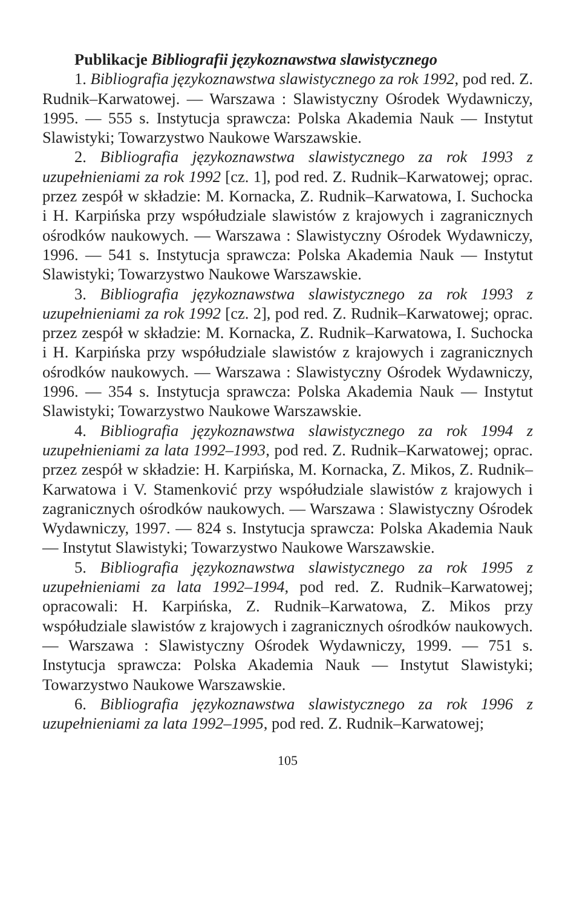Publikacje Bibliografii językoznawstwa slawistycznego
1. Bibliografia językoznawstwa slawistycznego za rok 1992, pod red. Z. Rudnik–Karwatowej. — Warszawa : Slawistyczny Ośrodek Wydawniczy, 1995. — 555 s. Instytucja sprawcza: Polska Akademia Nauk — Instytut Slawistyki; Towarzystwo Naukowe Warszawskie.
2. Bibliografia językoznawstwa slawistycznego za rok 1993 z uzupełnieniami za rok 1992 [cz. 1], pod red. Z. Rudnik–Karwatowej; oprac. przez zespół w składzie: M. Kornacka, Z. Rudnik–Karwatowa, I. Suchocka i H. Karpińska przy współudziale slawistów z krajowych i zagranicznych ośrodków naukowych. — Warszawa : Slawistyczny Ośrodek Wydawniczy, 1996. — 541 s. Instytucja sprawcza: Polska Akademia Nauk — Instytut Slawistyki; Towarzystwo Naukowe Warszawskie.
3. Bibliografia językoznawstwa slawistycznego za rok 1993 z uzupełnieniami za rok 1992 [cz. 2], pod red. Z. Rudnik–Karwatowej; oprac. przez zespół w składzie: M. Kornacka, Z. Rudnik–Karwatowa, I. Suchocka i H. Karpińska przy współudziale slawistów z krajowych i zagranicznych ośrodków naukowych. — Warszawa : Slawistyczny Ośrodek Wydawniczy, 1996. — 354 s. Instytucja sprawcza: Polska Akademia Nauk — Instytut Slawistyki; Towarzystwo Naukowe Warszawskie.
4. Bibliografia językoznawstwa slawistycznego za rok 1994 z uzupełnieniami za lata 1992–1993, pod red. Z. Rudnik–Karwatowej; oprac. przez zespół w składzie: H. Karpińska, M. Kornacka, Z. Mikos, Z. Rudnik–Karwatowa i V. Stamenković przy współudziale slawistów z krajowych i zagranicznych ośrodków naukowych. — Warszawa : Slawistyczny Ośrodek Wydawniczy, 1997. — 824 s. Instytucja sprawcza: Polska Akademia Nauk — Instytut Slawistyki; Towarzystwo Naukowe Warszawskie.
5. Bibliografia językoznawstwa slawistycznego za rok 1995 z uzupełnieniami za lata 1992–1994, pod red. Z. Rudnik–Karwatowej; opracowali: H. Karpińska, Z. Rudnik–Karwatowa, Z. Mikos przy współudziale slawistów z krajowych i zagranicznych ośrodków naukowych. — Warszawa : Slawistyczny Ośrodek Wydawniczy, 1999. — 751 s. Instytucja sprawcza: Polska Akademia Nauk — Instytut Slawistyki; Towarzystwo Naukowe Warszawskie.
6. Bibliografia językoznawstwa slawistycznego za rok 1996 z uzupełnieniami za lata 1992–1995, pod red. Z. Rudnik–Karwatowej;
105